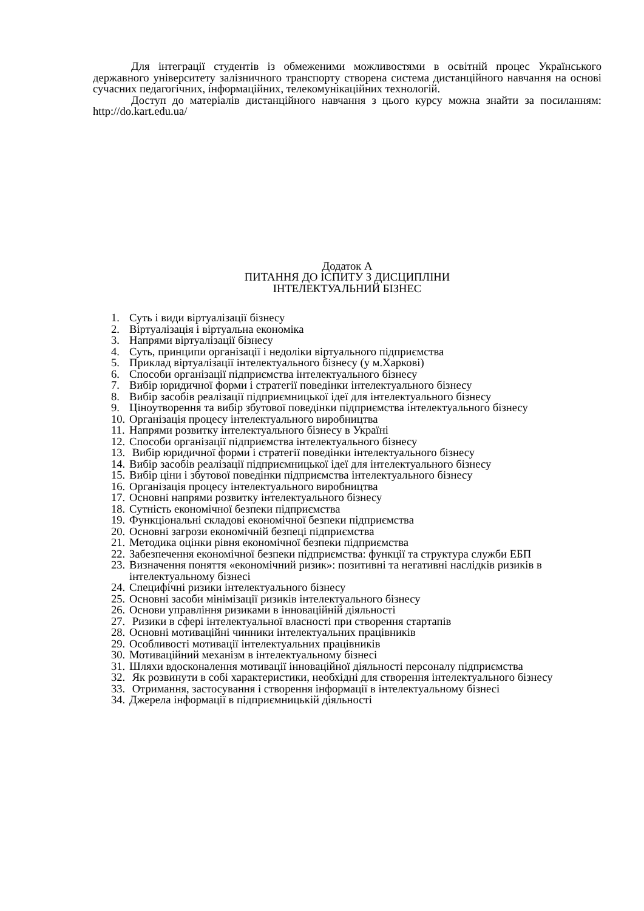Для інтеграції студентів із обмеженими можливостями в освітній процес Українського державного університету залізничного транспорту створена система дистанційного навчання на основі сучасних педагогічних, інформаційних, телекомунікаційних технологій.
Доступ до матеріалів дистанційного навчання з цього курсу можна знайти за посиланням: http://do.kart.edu.ua/
Додаток А
ПИТАННЯ ДО ІСПИТУ З ДИСЦИПЛІНИ
ІНТЕЛЕКТУАЛЬНИЙ БІЗНЕС
1. Суть і види віртуалізації бізнесу
2. Віртуалізація і віртуальна економіка
3. Напрями віртуалізації бізнесу
4. Суть, принципи організації і недоліки віртуального підприємства
5. Приклад віртуалізації інтелектуального бізнесу (у м.Харкові)
6. Способи організації підприємства інтелектуального бізнесу
7. Вибір юридичної форми і стратегії поведінки інтелектуального бізнесу
8. Вибір засобів реалізації підприємницької ідеї для інтелектуального бізнесу
9. Ціноутворення та вибір збутової поведінки підприємства інтелектуального бізнесу
10. Організація процесу інтелектуального виробництва
11. Напрями розвитку інтелектуального бізнесу в Україні
12. Способи організації підприємства інтелектуального бізнесу
13. Вибір юридичної форми і стратегії поведінки інтелектуального бізнесу
14. Вибір засобів реалізації підприємницької ідеї для інтелектуального бізнесу
15. Вибір ціни і збутової поведінки підприємства інтелектуального бізнесу
16. Організація процесу інтелектуального виробництва
17. Основні напрями розвитку інтелектуального бізнесу
18. Сутність економічної безпеки підприємства
19. Функціональні складові економічної безпеки підприємства
20. Основні загрози економічній безпеці підприємства
21. Методика оцінки рівня економічної безпеки підприємства
22. Забезпечення економічної безпеки підприємства: функції та структура служби ЕБП
23. Визначення поняття «економічний ризик»: позитивні та негативні наслідків ризиків в інтелектуальному бізнесі
24. Специфічні ризики інтелектуального бізнесу
25. Основні засоби мінімізації ризиків інтелектуального бізнесу
26. Основи управління ризиками в інноваційній діяльності
27. Ризики в сфері інтелектуальної власності при створення стартапів
28. Основні мотиваційні чинники інтелектуальних працівників
29. Особливості мотивації інтелектуальних працівників
30. Мотиваційний механізм в інтелектуальному бізнесі
31. Шляхи вдосконалення мотивації інноваційної діяльності персоналу підприємства
32. Як розвинути в собі характеристики, необхідні для створення інтелектуального бізнесу
33. Отримання, застосування і створення інформації в інтелектуальному бізнесі
34. Джерела інформації в підприємницькій діяльності